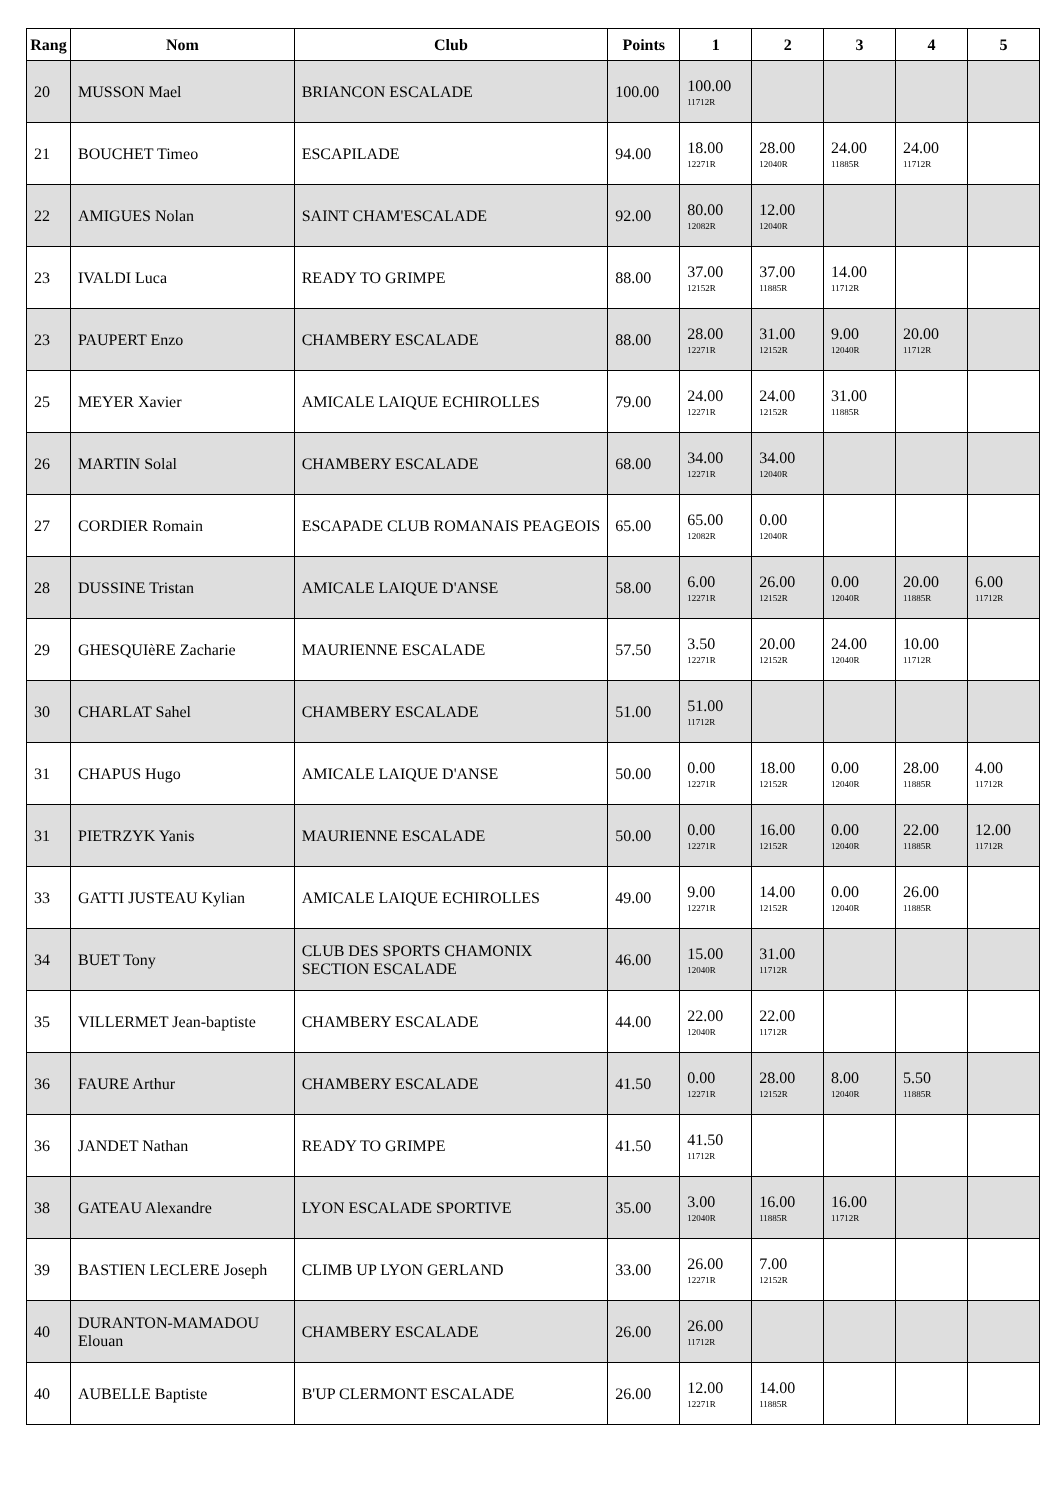| Rang | Nom | Club | Points | 1 | 2 | 3 | 4 | 5 |
| --- | --- | --- | --- | --- | --- | --- | --- | --- |
| 20 | MUSSON Mael | BRIANCON ESCALADE | 100.00 | 100.00 11712R | | | | |
| 21 | BOUCHET Timeo | ESCAPILADE | 94.00 | 18.00 12271R | 28.00 12040R | 24.00 11885R | 24.00 11712R | |
| 22 | AMIGUES Nolan | SAINT CHAM'ESCALADE | 92.00 | 80.00 12082R | 12.00 12040R | | | |
| 23 | IVALDI Luca | READY TO GRIMPE | 88.00 | 37.00 12152R | 37.00 11885R | 14.00 11712R | | |
| 23 | PAUPERT Enzo | CHAMBERY ESCALADE | 88.00 | 28.00 12271R | 31.00 12152R | 9.00 12040R | 20.00 11712R | |
| 25 | MEYER Xavier | AMICALE LAIQUE ECHIROLLES | 79.00 | 24.00 12271R | 24.00 12152R | 31.00 11885R | | |
| 26 | MARTIN Solal | CHAMBERY ESCALADE | 68.00 | 34.00 12271R | 34.00 12040R | | | |
| 27 | CORDIER Romain | ESCAPADE CLUB ROMANAIS PEAGEOIS | 65.00 | 65.00 12082R | 0.00 12040R | | | |
| 28 | DUSSINE Tristan | AMICALE LAIQUE D'ANSE | 58.00 | 6.00 12271R | 26.00 12152R | 0.00 12040R | 20.00 11885R | 6.00 11712R |
| 29 | GHESQUIèRE Zacharie | MAURIENNE ESCALADE | 57.50 | 3.50 12271R | 20.00 12152R | 24.00 12040R | 10.00 11712R | |
| 30 | CHARLAT Sahel | CHAMBERY ESCALADE | 51.00 | 51.00 11712R | | | | |
| 31 | CHAPUS Hugo | AMICALE LAIQUE D'ANSE | 50.00 | 0.00 12271R | 18.00 12152R | 0.00 12040R | 28.00 11885R | 4.00 11712R |
| 31 | PIETRZYK Yanis | MAURIENNE ESCALADE | 50.00 | 0.00 12271R | 16.00 12152R | 0.00 12040R | 22.00 11885R | 12.00 11712R |
| 33 | GATTI JUSTEAU Kylian | AMICALE LAIQUE ECHIROLLES | 49.00 | 9.00 12271R | 14.00 12152R | 0.00 12040R | 26.00 11885R | |
| 34 | BUET Tony | CLUB DES SPORTS CHAMONIX SECTION ESCALADE | 46.00 | 15.00 12040R | 31.00 11712R | | | |
| 35 | VILLERMET Jean-baptiste | CHAMBERY ESCALADE | 44.00 | 22.00 12040R | 22.00 11712R | | | |
| 36 | FAURE Arthur | CHAMBERY ESCALADE | 41.50 | 0.00 12271R | 28.00 12152R | 8.00 12040R | 5.50 11885R | |
| 36 | JANDET Nathan | READY TO GRIMPE | 41.50 | 41.50 11712R | | | | |
| 38 | GATEAU Alexandre | LYON ESCALADE SPORTIVE | 35.00 | 3.00 12040R | 16.00 11885R | 16.00 11712R | | |
| 39 | BASTIEN LECLERE Joseph | CLIMB UP LYON GERLAND | 33.00 | 26.00 12271R | 7.00 12152R | | | |
| 40 | DURANTON-MAMADOU Elouan | CHAMBERY ESCALADE | 26.00 | 26.00 11712R | | | | |
| 40 | AUBELLE Baptiste | B'UP CLERMONT ESCALADE | 26.00 | 12.00 12271R | 14.00 11885R | | | |